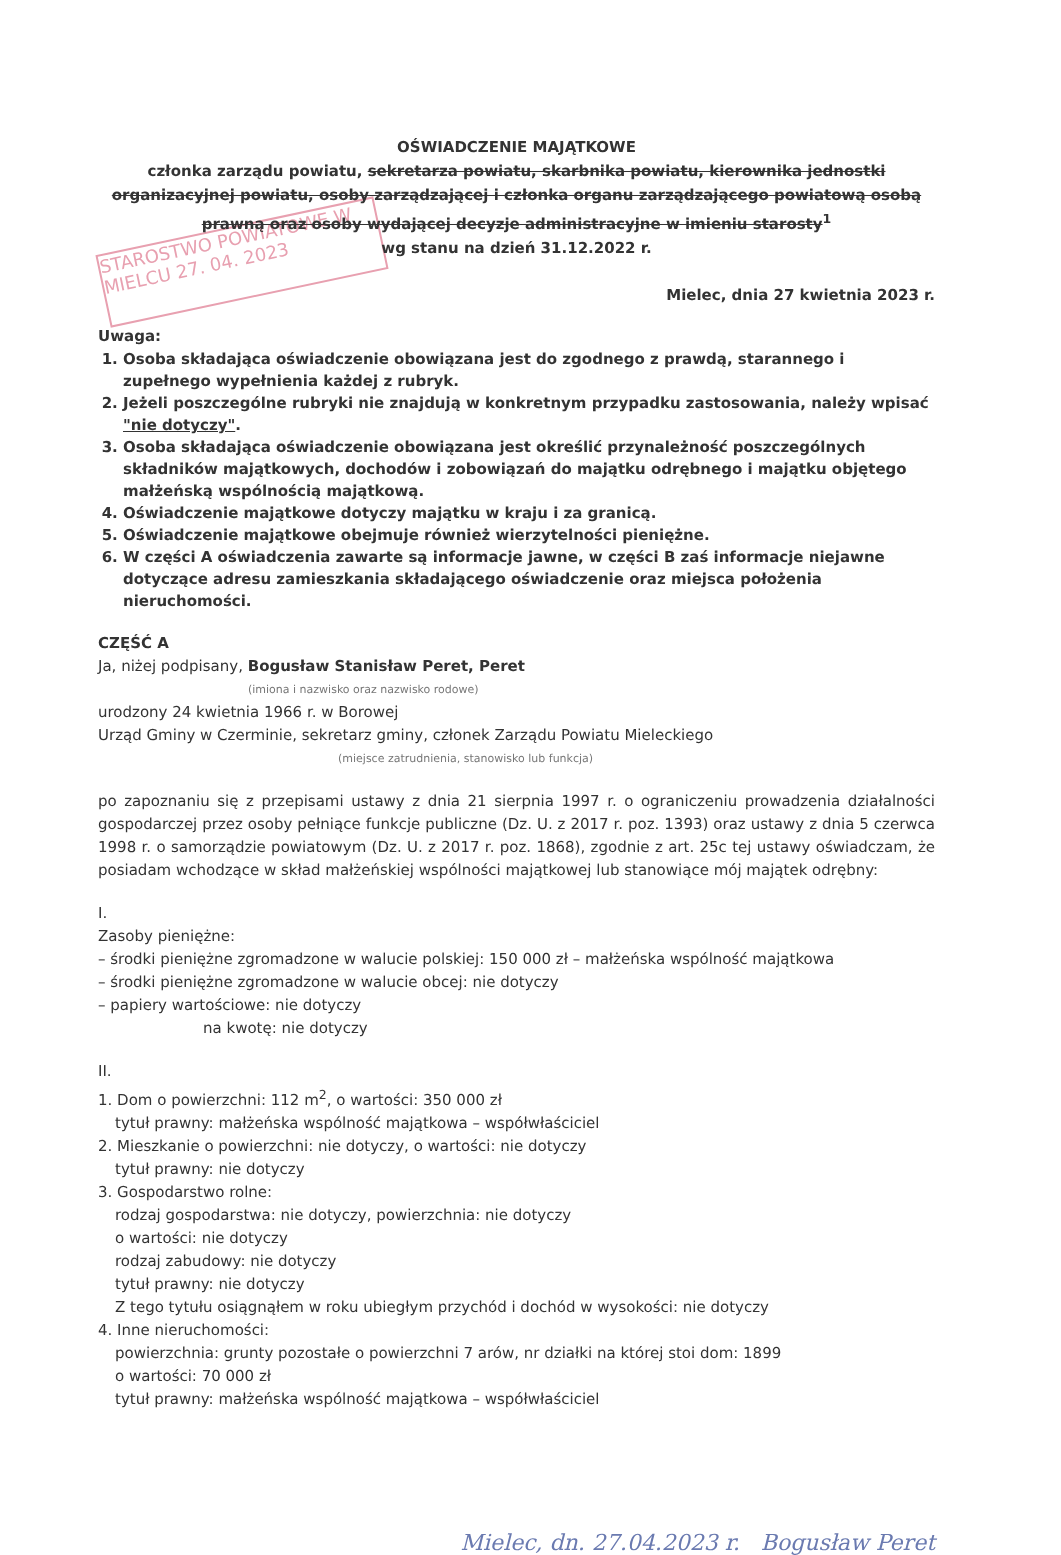STAROSTWO POWIATOWE W MIELCU 27. 04. 2023
OŚWIADCZENIE MAJĄTKOWE
członka zarządu powiatu, sekretarza powiatu, skarbnika powiatu, kierownika jednostki organizacyjnej powiatu, osoby zarządzającej i członka organu zarządzającego powiatową osobą prawną oraz osoby wydającej decyzje administracyjne w imieniu starosty<sup>1</sup>
wg stanu na dzień 31.12.2022 r.
Mielec, dnia 27 kwietnia 2023 r.
Uwaga:
1. Osoba składająca oświadczenie obowiązana jest do zgodnego z prawdą, starannego i zupełnego wypełnienia każdej z rubryk.
2. Jeżeli poszczególne rubryki nie znajdują w konkretnym przypadku zastosowania, należy wpisać "nie dotyczy".
3. Osoba składająca oświadczenie obowiązana jest określić przynależność poszczególnych składników majątkowych, dochodów i zobowiązań do majątku odrębnego i majątku objętego małżeńską wspólnością majątkową.
4. Oświadczenie majątkowe dotyczy majątku w kraju i za granicą.
5. Oświadczenie majątkowe obejmuje również wierzytelności pieniężne.
6. W części A oświadczenia zawarte są informacje jawne, w części B zaś informacje niejawne dotyczące adresu zamieszkania składającego oświadczenie oraz miejsca położenia nieruchomości.
CZĘŚĆ A
Ja, niżej podpisany, Bogusław Stanisław Peret, Peret
(imiona i nazwisko oraz nazwisko rodowe)
urodzony 24 kwietnia 1966 r. w Borowej
Urząd Gminy w Czerminie, sekretarz gminy, członek Zarządu Powiatu Mieleckiego
(miejsce zatrudnienia, stanowisko lub funkcja)
po zapoznaniu się z przepisami ustawy z dnia 21 sierpnia 1997 r. o ograniczeniu prowadzenia działalności gospodarczej przez osoby pełniące funkcje publiczne (Dz. U. z 2017 r. poz. 1393) oraz ustawy z dnia 5 czerwca 1998 r. o samorządzie powiatowym (Dz. U. z 2017 r. poz. 1868), zgodnie z art. 25c tej ustawy oświadczam, że posiadam wchodzące w skład małżeńskiej wspólności majątkowej lub stanowiące mój majątek odrębny:
I.
Zasoby pieniężne:
– środki pieniężne zgromadzone w walucie polskiej: 150 000 zł – małżeńska wspólność majątkowa
– środki pieniężne zgromadzone w walucie obcej: nie dotyczy
– papiery wartościowe: nie dotyczy
na kwotę: nie dotyczy
II.
1. Dom o powierzchni: 112 m<sup>2</sup>, o wartości: 350 000 zł
tytuł prawny: małżeńska wspólność majątkowa – współwłaściciel
2. Mieszkanie o powierzchni: nie dotyczy, o wartości: nie dotyczy
tytuł prawny: nie dotyczy
3. Gospodarstwo rolne:
rodzaj gospodarstwa: nie dotyczy, powierzchnia: nie dotyczy
o wartości: nie dotyczy
rodzaj zabudowy: nie dotyczy
tytuł prawny: nie dotyczy
Z tego tytułu osiągnąłem w roku ubiegłym przychód i dochód w wysokości: nie dotyczy
4. Inne nieruchomości:
powierzchnia: grunty pozostałe o powierzchni 7 arów, nr działki na której stoi dom: 1899
o wartości: 70 000 zł
tytuł prawny: małżeńska wspólność majątkowa – współwłaściciel
Mielec, dn. 27.04.2023 r. Bogusław Peret